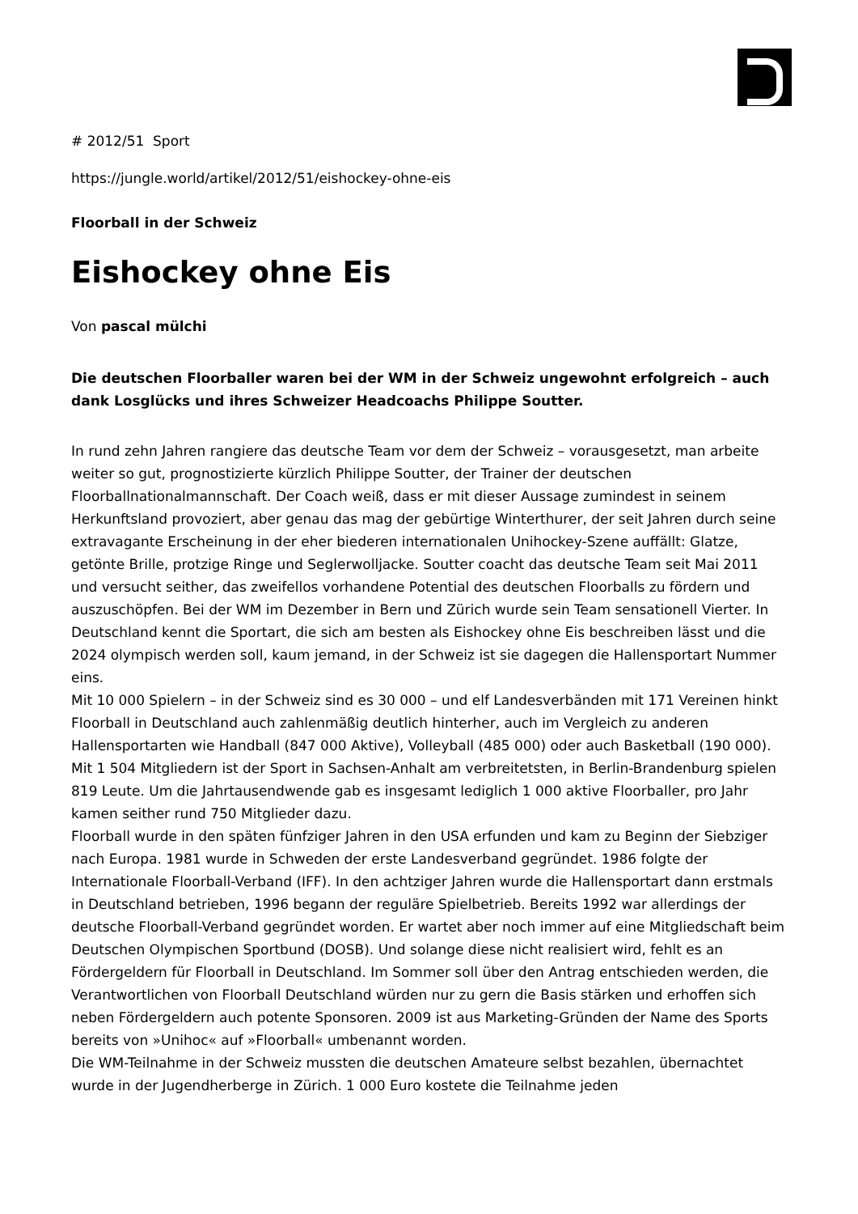# 2012/51 Sport
https://jungle.world/artikel/2012/51/eishockey-ohne-eis
Floorball in der Schweiz
Eishockey ohne Eis
Von pascal mülchi
Die deutschen Floorballer waren bei der WM in der Schweiz ungewohnt erfolgreich – auch dank Losglücks und ihres Schweizer Headcoachs Philippe Soutter.
In rund zehn Jahren rangiere das deutsche Team vor dem der Schweiz – vorausgesetzt, man arbeite weiter so gut, prognostizierte kürzlich Philippe Soutter, der Trainer der deutschen Floorballnationalmannschaft. Der Coach weiß, dass er mit dieser Aussage zumindest in seinem Herkunftsland provoziert, aber genau das mag der gebürtige Winterthurer, der seit Jahren durch seine extravagante Erscheinung in der eher biederen internationalen Unihockey-Szene auffällt: Glatze, getönte Brille, protzige Ringe und Seglerwolljacke. Soutter coacht das deutsche Team seit Mai 2011 und versucht seither, das zweifellos vorhandene Potential des deutschen Floorballs zu fördern und auszuschöpfen. Bei der WM im Dezember in Bern und Zürich wurde sein Team sensationell Vierter. In Deutschland kennt die Sportart, die sich am besten als Eishockey ohne Eis beschreiben lässt und die 2024 olympisch werden soll, kaum jemand, in der Schweiz ist sie dagegen die Hallensportart Nummer eins.
Mit 10 000 Spielern – in der Schweiz sind es 30 000 – und elf Landesverbänden mit 171 Vereinen hinkt Floorball in Deutschland auch zahlenmäßig deutlich hinterher, auch im Vergleich zu anderen Hallensportarten wie Handball (847 000 Aktive), Volleyball (485 000) oder auch Basketball (190 000). Mit 1 504 Mitgliedern ist der Sport in Sachsen-Anhalt am verbreitetsten, in Berlin-Brandenburg spielen 819 Leute. Um die Jahrtausendwende gab es insgesamt lediglich 1 000 aktive Floorballer, pro Jahr kamen seither rund 750 Mitglieder dazu.
Floorball wurde in den späten fünfziger Jahren in den USA erfunden und kam zu Beginn der Siebziger nach Europa. 1981 wurde in Schweden der erste Landesverband gegründet. 1986 folgte der Internationale Floorball-Verband (IFF). In den achtziger Jahren wurde die Hallensportart dann erstmals in Deutschland betrieben, 1996 begann der reguläre Spielbetrieb. Bereits 1992 war allerdings der deutsche Floorball-Verband gegründet worden. Er wartet aber noch immer auf eine Mitgliedschaft beim Deutschen Olympischen Sportbund (DOSB). Und solange diese nicht realisiert wird, fehlt es an Fördergeldern für Floorball in Deutschland. Im Sommer soll über den Antrag entschieden werden, die Verantwortlichen von Floorball Deutschland würden nur zu gern die Basis stärken und erhoffen sich neben Fördergeldern auch potente Sponsoren. 2009 ist aus Marketing-Gründen der Name des Sports bereits von »Unihoc« auf »Floorball« umbenannt worden.
Die WM-Teilnahme in der Schweiz mussten die deutschen Amateure selbst bezahlen, übernachtet wurde in der Jugendherberge in Zürich. 1 000 Euro kostete die Teilnahme jeden